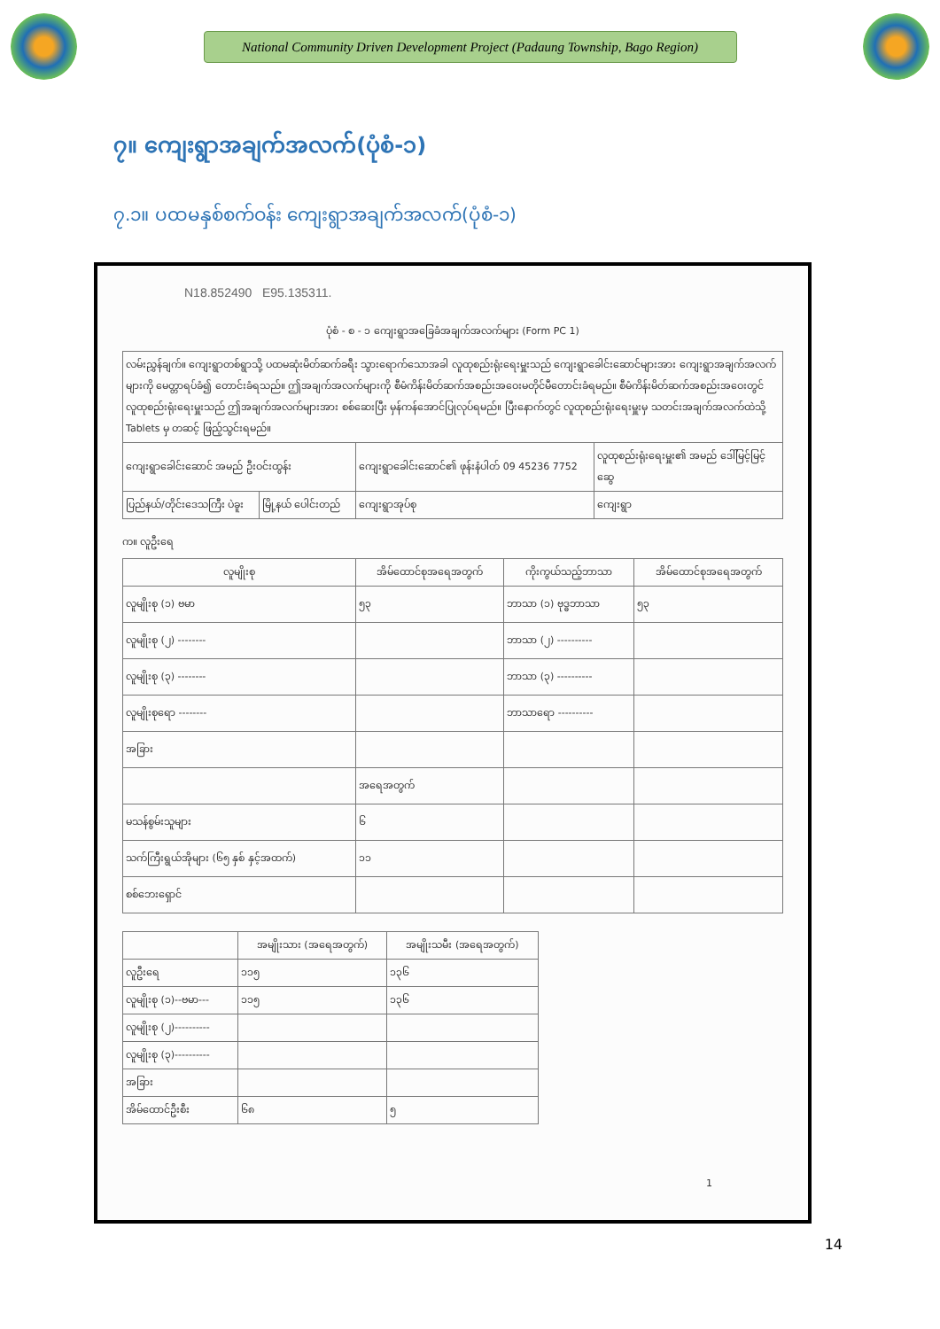National Community Driven Development Project (Padaung Township, Bago Region)
၇။ ကျေးရွာအချက်အလက်(ပုံစံ-၁)
၇.၁။ ပထမနှစ်စက်ဝန်း ကျေးရွာအချက်အလက်(ပုံစံ-၁)
N18.852490 E95.135311.
ပုံစံ - စ - ၁ ကျေးရွာအခြေခံအချက်အလက်များ (Form PC 1)
| လမ်းညွှန်ချက်။ ကျေးရွာတစ်ရွာသို့ ပထမဆုံးမိတ်ဆက်ခရီး သွားရောက်သောအခါ လူထုစည်းရုံးရေးမှူးသည် ကျေးရွာခေါင်းဆောင်များအား ကျေးရွာအချက်အလက်များကို မေတ္တာရပ်ခံ၍ တောင်းခံရသည်။ ဤအချက်အလက်များကို စီမံကိန်းမိတ်ဆက်အစည်းအဝေးမတိုင်မီတောင်းခံရမည်။ စီမံကိန်းမိတ်ဆက်အစည်းအဝေးတွင် လူထုစည်းရုံးရေးမှူးသည် ဤအချက်အလက်များအား စစ်ဆေးပြီး မှန်ကန်အောင်ပြုလုပ်ရမည်။ ပြီးနောက်တွင် လူထုစည်းရုံးရေးမှူးမှ သတင်းအချက်အလက်ထဲသို့ Tablets မှ တဆင့် ဖြည့်သွင်းရမည်။ | | | |
| ကျေးရွာခေါင်းဆောင် အမည် ဦးဝင်းထွန်း | | ကျေးရွာခေါင်းဆောင်၏ ဖုန်းနံပါတ် 09 45236 7752 | လူထုစည်းရုံးရေးမှူး၏ အမည် ဒေါ်မြင့်မြင့်ဆွေ |
| ပြည်နယ်/တိုင်းဒေသကြီး ပဲခူး | မြို့နယ် ပေါင်းတည် | ကျေးရွာအုပ်စု | ကျေးရွာ |
က။ လူဦးရေ
| လူမျိုးစု | အိမ်ထောင်စုအရေအတွက် | ကိုးကွယ်သည့်ဘာသာ | အိမ်ထောင်စုအရေအတွက် |
| --- | --- | --- | --- |
| လူမျိုးစု (၁) ဗမာ | ၅၃ | ဘာသာ (၁) ဗုဒ္ဓဘာသာ | ၅၃ |
| လူမျိုးစု (၂) -------- | | ဘာသာ (၂) ---------- | |
| လူမျိုးစု (၃) -------- | | ဘာသာ (၃) ---------- | |
| လူမျိုးစုရော -------- | | ဘာသာရော ---------- | |
| အခြား | | | |
| | အရေအတွက် | | |
| မသန်စွမ်းသူများ | ၆ | | |
| သက်ကြီးရွယ်အိုများ (၆၅ နှစ် နှင့်အထက်) | ၁၁ | | |
| စစ်ဘေးရှောင် | | | |
| | အမျိုးသား (အရေအတွက်) | အမျိုးသမီး (အရေအတွက်) |
| --- | --- | --- |
| လူဦးရေ | ၁၁၅ | ၁၃၆ |
| လူမျိုးစု (၁)--ဗမာ--- | ၁၁၅ | ၁၃၆ |
| လူမျိုးစု (၂)---------- | | |
| လူမျိုးစု (၃)---------- | | |
| အခြား | | |
| အိမ်ထောင်ဦးစီး | ၆၈ | ၅ |
1
14